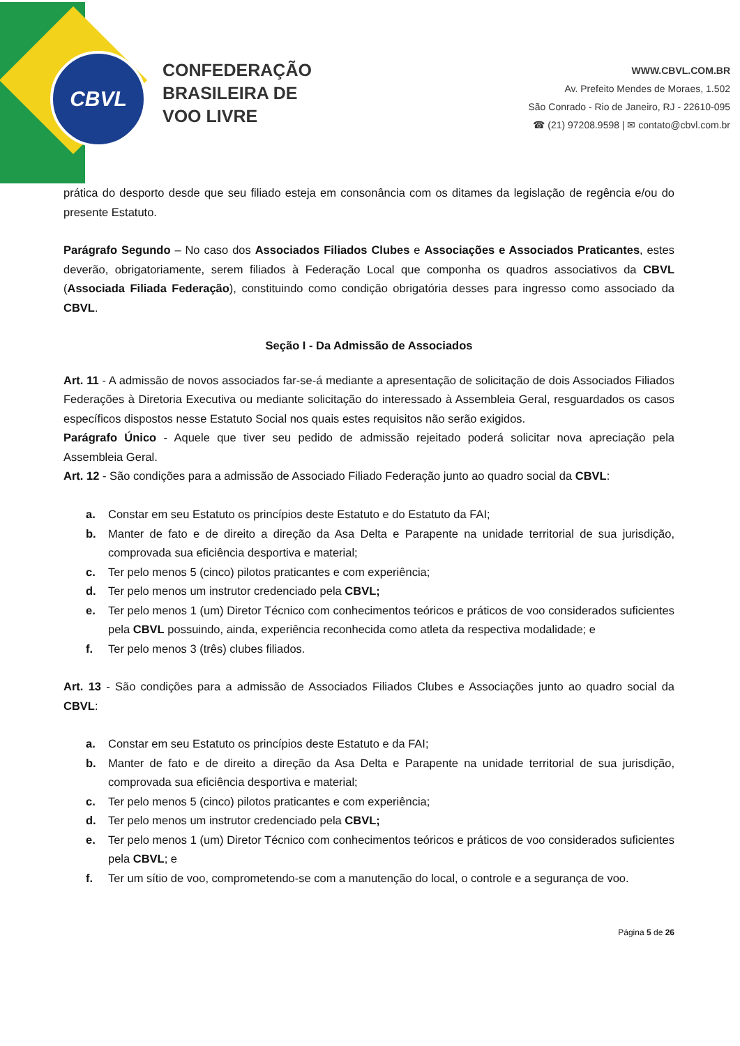CBVL
CONFEDERAÇÃO
BRASILEIRA DE
VOO LIVRE
WWW.CBVL.COM.BR
Av. Prefeito Mendes de Moraes, 1.502
São Conrado - Rio de Janeiro, RJ - 22610-095
☎ (21) 97208.9598 | ✉ contato@cbvl.com.br
prática do desporto desde que seu filiado esteja em consonância com os ditames da legislação de regência e/ou do presente Estatuto.
Parágrafo Segundo – No caso dos Associados Filiados Clubes e Associações e Associados Praticantes, estes deverão, obrigatoriamente, serem filiados à Federação Local que componha os quadros associativos da CBVL (Associada Filiada Federação), constituindo como condição obrigatória desses para ingresso como associado da CBVL.
Seção I - Da Admissão de Associados
Art. 11 - A admissão de novos associados far-se-á mediante a apresentação de solicitação de dois Associados Filiados Federações à Diretoria Executiva ou mediante solicitação do interessado à Assembleia Geral, resguardados os casos específicos dispostos nesse Estatuto Social nos quais estes requisitos não serão exigidos.
Parágrafo Único - Aquele que tiver seu pedido de admissão rejeitado poderá solicitar nova apreciação pela Assembleia Geral.
Art. 12 - São condições para a admissão de Associado Filiado Federação junto ao quadro social da CBVL:
a. Constar em seu Estatuto os princípios deste Estatuto e do Estatuto da FAI;
b. Manter de fato e de direito a direção da Asa Delta e Parapente na unidade territorial de sua jurisdição, comprovada sua eficiência desportiva e material;
c. Ter pelo menos 5 (cinco) pilotos praticantes e com experiência;
d. Ter pelo menos um instrutor credenciado pela CBVL;
e. Ter pelo menos 1 (um) Diretor Técnico com conhecimentos teóricos e práticos de voo considerados suficientes pela CBVL possuindo, ainda, experiência reconhecida como atleta da respectiva modalidade; e
f. Ter pelo menos 3 (três) clubes filiados.
Art. 13 - São condições para a admissão de Associados Filiados Clubes e Associações junto ao quadro social da CBVL:
a. Constar em seu Estatuto os princípios deste Estatuto e da FAI;
b. Manter de fato e de direito a direção da Asa Delta e Parapente na unidade territorial de sua jurisdição, comprovada sua eficiência desportiva e material;
c. Ter pelo menos 5 (cinco) pilotos praticantes e com experiência;
d. Ter pelo menos um instrutor credenciado pela CBVL;
e. Ter pelo menos 1 (um) Diretor Técnico com conhecimentos teóricos e práticos de voo considerados suficientes pela CBVL; e
f. Ter um sítio de voo, comprometendo-se com a manutenção do local, o controle e a segurança de voo.
Página 5 de 26